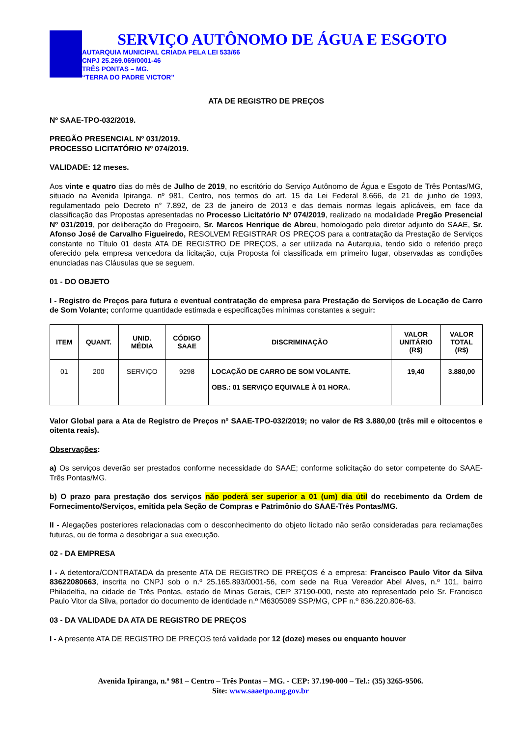SERVIÇO AUTÔNOMO DE ÁGUA E ESGOTO
AUTARQUIA MUNICIPAL CRIADA PELA LEI 533/66
CNPJ 25.269.069/0001-46
TRÊS PONTAS – MG.
“TERRA DO PADRE VICTOR”
ATA DE REGISTRO DE PREÇOS
Nº SAAE-TPO-032/2019.
PREGÃO PRESENCIAL Nº 031/2019.
PROCESSO LICITATÓRIO Nº 074/2019.
VALIDADE: 12 meses.
Aos vinte e quatro dias do mês de Julho de 2019, no escritório do Serviço Autônomo de Água e Esgoto de Três Pontas/MG, situado na Avenida Ipiranga, nº 981, Centro, nos termos do art. 15 da Lei Federal 8.666, de 21 de junho de 1993, regulamentado pelo Decreto n° 7.892, de 23 de janeiro de 2013 e das demais normas legais aplicáveis, em face da classificação das Propostas apresentadas no Processo Licitatório Nº 074/2019, realizado na modalidade Pregão Presencial Nº 031/2019, por deliberação do Pregoeiro, Sr. Marcos Henrique de Abreu, homologado pelo diretor adjunto do SAAE, Sr. Afonso José de Carvalho Figueiredo, RESOLVEM REGISTRAR OS PREÇOS para a contratação da Prestação de Serviços constante no Título 01 desta ATA DE REGISTRO DE PREÇOS, a ser utilizada na Autarquia, tendo sido o referido preço oferecido pela empresa vencedora da licitação, cuja Proposta foi classificada em primeiro lugar, observadas as condições enunciadas nas Cláusulas que se seguem.
01 - DO OBJETO
I - Registro de Preços para futura e eventual contratação de empresa para Prestação de Serviços de Locação de Carro de Som Volante; conforme quantidade estimada e especificações mínimas constantes a seguir:
| ITEM | QUANT. | UNID. MÉDIA | CÓDIGO SAAE | DISCRIMINAÇÃO | VALOR UNITÁRIO (R$) | VALOR TOTAL (R$) |
| --- | --- | --- | --- | --- | --- | --- |
| 01 | 200 | SERVIÇO | 9298 | LOCAÇÃO DE CARRO DE SOM VOLANTE. OBS.: 01 SERVIÇO EQUIVALE À 01 HORA. | 19,40 | 3.880,00 |
Valor Global para a Ata de Registro de Preços nº SAAE-TPO-032/2019; no valor de R$ 3.880,00 (três mil e oitocentos e oitenta reais).
Observações:
a) Os serviços deverão ser prestados conforme necessidade do SAAE; conforme solicitação do setor competente do SAAE-Três Pontas/MG.
b) O prazo para prestação dos serviços não poderá ser superior a 01 (um) dia útil do recebimento da Ordem de Fornecimento/Serviços, emitida pela Seção de Compras e Patrimônio do SAAE-Três Pontas/MG.
II - Alegações posteriores relacionadas com o desconhecimento do objeto licitado não serão consideradas para reclamações futuras, ou de forma a desobrigar a sua execução.
02 - DA EMPRESA
I - A detentora/CONTRATADA da presente ATA DE REGISTRO DE PREÇOS é a empresa: Francisco Paulo Vitor da Silva 83622080663, inscrita no CNPJ sob o n.º 25.165.893/0001-56, com sede na Rua Vereador Abel Alves, n.º 101, bairro Philadelfia, na cidade de Três Pontas, estado de Minas Gerais, CEP 37190-000, neste ato representado pelo Sr. Francisco Paulo Vitor da Silva, portador do documento de identidade n.º M6305089 SSP/MG, CPF n.º 836.220.806-63.
03 - DA VALIDADE DA ATA DE REGISTRO DE PREÇOS
I - A presente ATA DE REGISTRO DE PREÇOS terá validade por 12 (doze) meses ou enquanto houver
Avenida Ipiranga, n.º 981 – Centro – Três Pontas – MG. - CEP: 37.190-000 – Tel.: (35) 3265-9506.
Site: www.saaetpo.mg.gov.br